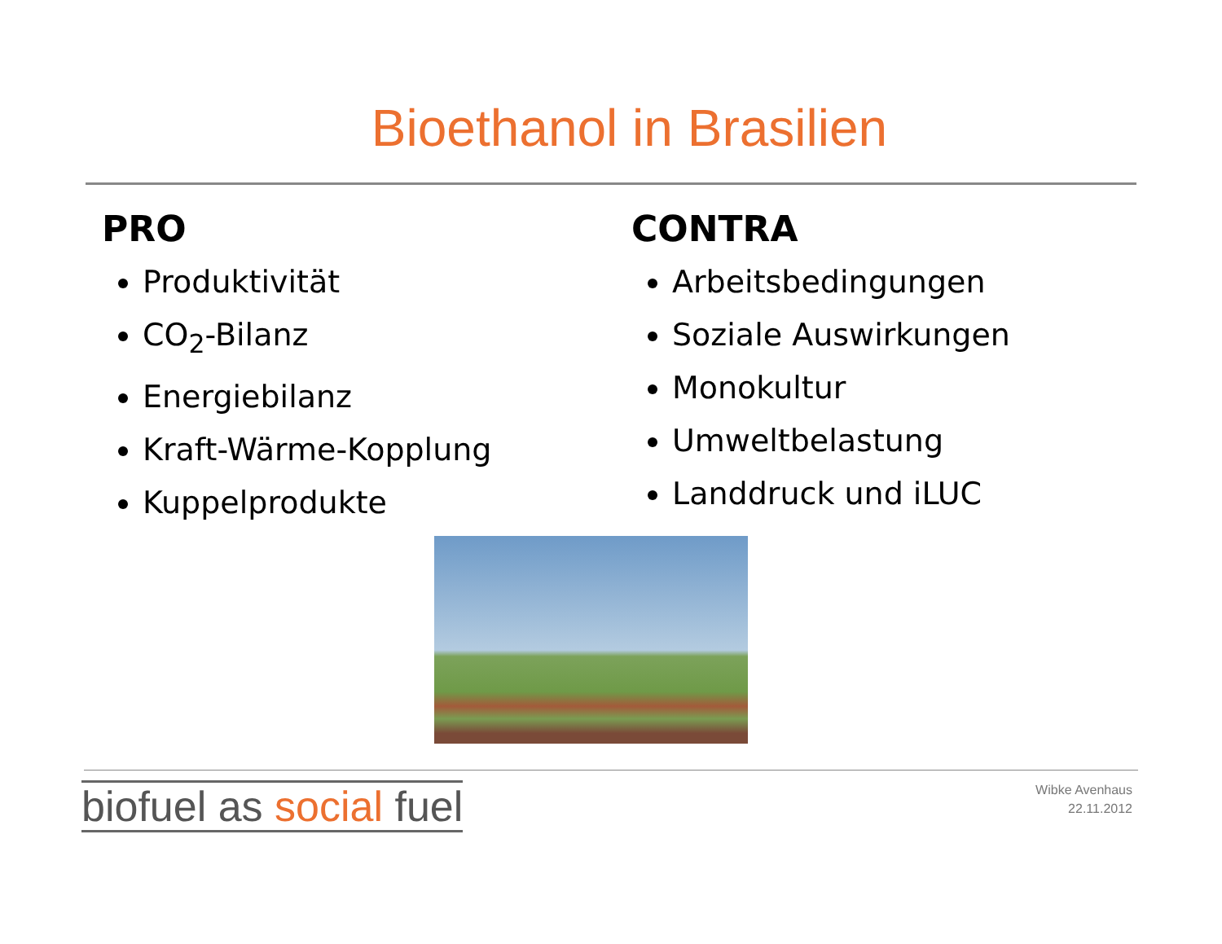Bioethanol in Brasilien
PRO
Produktivität
CO<sub>2</sub>-Bilanz
Energiebilanz
Kraft-Wärme-Kopplung
Kuppelprodukte
CONTRA
Arbeitsbedingungen
Soziale Auswirkungen
Monokultur
Umweltbelastung
Landdruck und iLUC
biofuel as social fuel
Wibke Avenhaus
22.11.2012